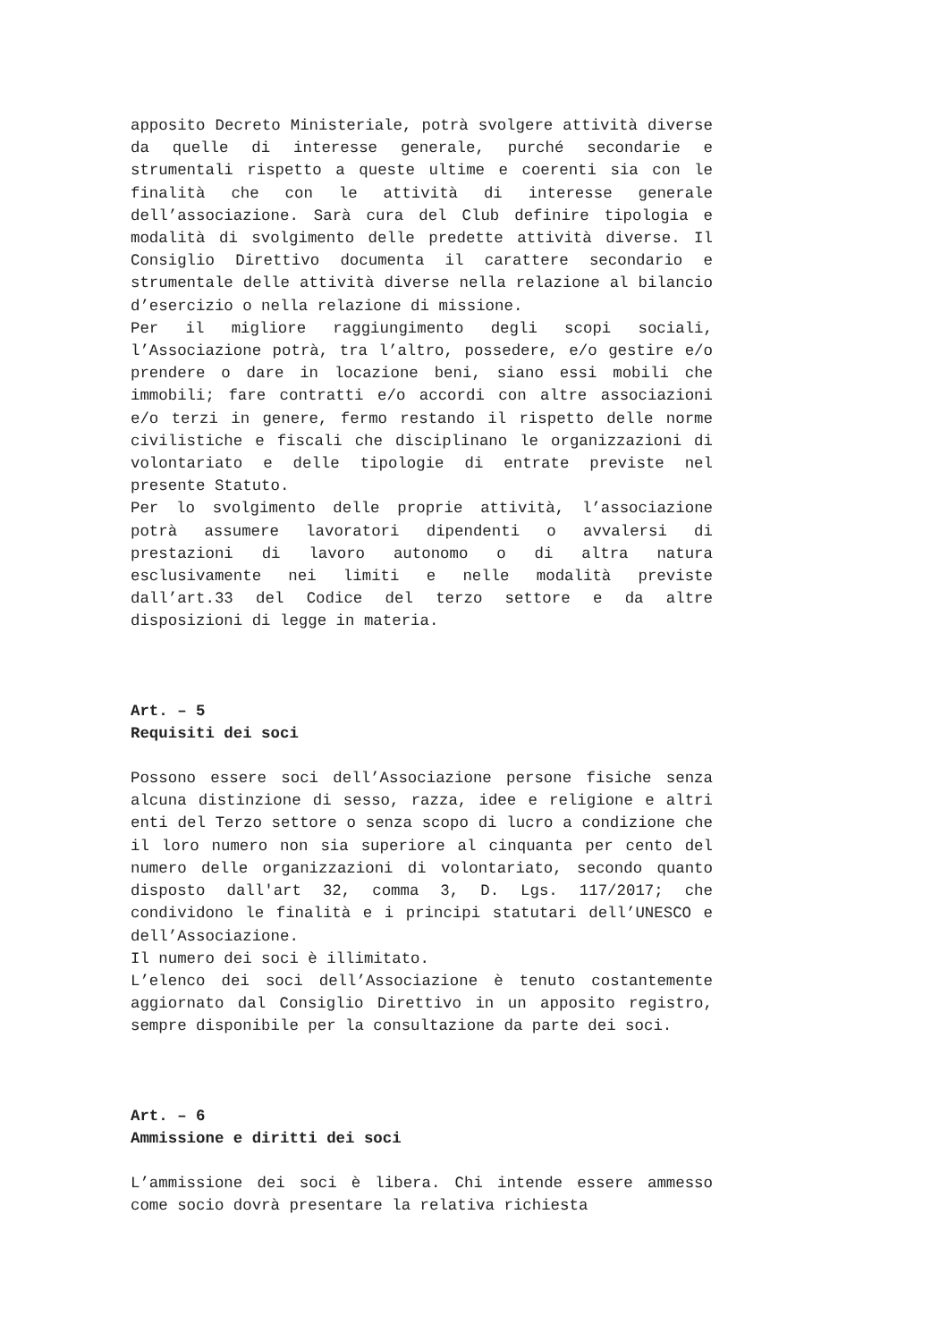apposito Decreto Ministeriale, potrà svolgere attività diverse da quelle di interesse generale, purché secondarie e strumentali rispetto a queste ultime e coerenti sia con le finalità che con le attività di interesse generale dell’associazione. Sarà cura del Club definire tipologia e modalità di svolgimento delle predette attività diverse. Il Consiglio Direttivo documenta il carattere secondario e strumentale delle attività diverse nella relazione al bilancio d’esercizio o nella relazione di missione.
Per il migliore raggiungimento degli scopi sociali, l’Associazione potrà, tra l’altro, possedere, e/o gestire e/o prendere o dare in locazione beni, siano essi mobili che immobili; fare contratti e/o accordi con altre associazioni e/o terzi in genere, fermo restando il rispetto delle norme civilistiche e fiscali che disciplinano le organizzazioni di volontariato e delle tipologie di entrate previste nel presente Statuto.
Per lo svolgimento delle proprie attività, l’associazione potrà assumere lavoratori dipendenti o avvalersi di prestazioni di lavoro autonomo o di altra natura esclusivamente nei limiti e nelle modalità previste dall’art.33 del Codice del terzo settore e da altre disposizioni di legge in materia.
Art. – 5
Requisiti dei soci
Possono essere soci dell’Associazione persone fisiche senza alcuna distinzione di sesso, razza, idee e religione e altri enti del Terzo settore o senza scopo di lucro a condizione che il loro numero non sia superiore al cinquanta per cento del numero delle organizzazioni di volontariato, secondo quanto disposto dall'art 32, comma 3, D. Lgs. 117/2017; che condividono le finalità e i principi statutari dell’UNESCO e dell’Associazione.
Il numero dei soci è illimitato.
L’elenco dei soci dell’Associazione è tenuto costantemente aggiornato dal Consiglio Direttivo in un apposito registro, sempre disponibile per la consultazione da parte dei soci.
Art. – 6
Ammissione e diritti dei soci
L’ammissione dei soci è libera. Chi intende essere ammesso come socio dovrà presentare la relativa richiesta